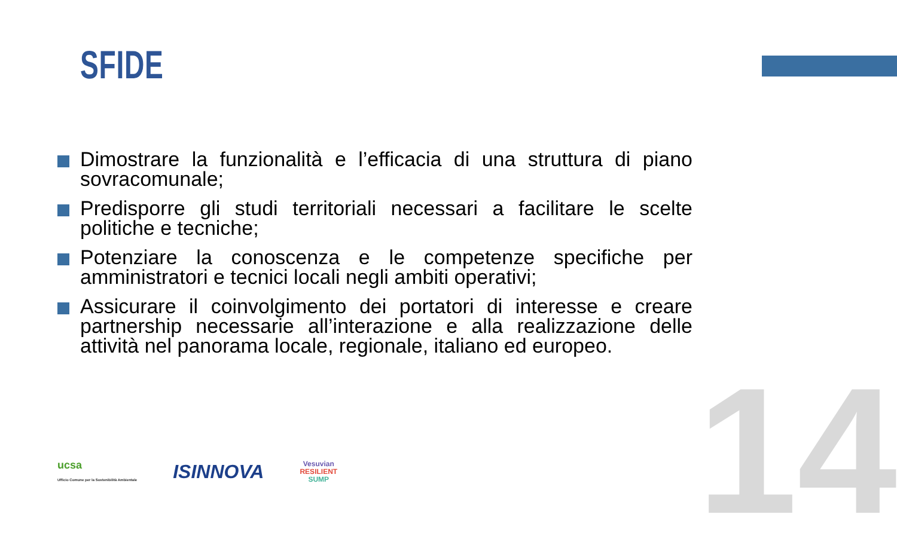SFIDE
Dimostrare la funzionalità e l’efficacia di una struttura di piano sovracomunale;
Predisporre gli studi territoriali necessari a facilitare le scelte politiche e tecniche;
Potenziare la conoscenza e le competenze specifiche per amministratori e tecnici locali negli ambiti operativi;
Assicurare il coinvolgimento dei portatori di interesse e creare partnership necessarie all’interazione e alla realizzazione delle attività nel panorama locale, regionale, italiano ed europeo.
14
ucsa
Ufficio Comune per la Sostenibilità Ambientale
ISINNOVA
Vesuvian
RESILIENT
SUMP